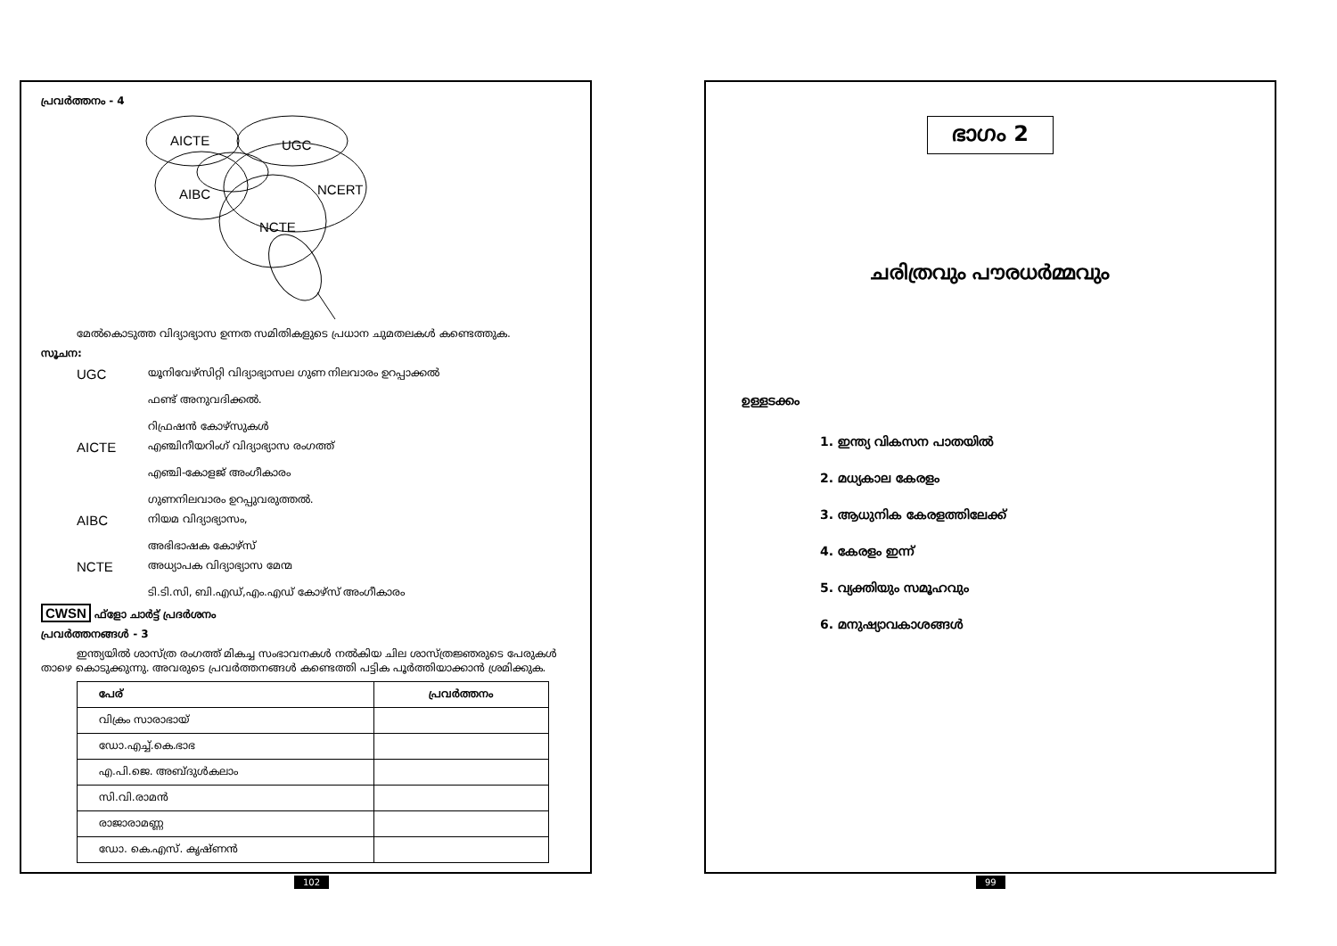പ്രവർത്തനം - 4
AICTE
UGC
AIBC
NCERT
NCTE
മേൽകൊടുത്ത വിദ്യാഭ്യാസ ഉന്നത സമിതികളുടെ പ്രധാന ചുമതലകൾ കണ്ടെത്തുക.
സൂചന:
UGC യൂനിവേഴ്സിറ്റി വിദ്യാഭ്യാസല ഗുണ നിലവാരം ഉറപ്പാക്കൽ
ഫണ്ട് അനുവദിക്കൽ.
റിഫ്രഷൻ കോഴ്സുകൾ
AICTE എഞ്ചിനീയറിംഗ് വിദ്യാഭ്യാസ രംഗത്ത്
എഞ്ചി-കോളജ് അംഗീകാരം
ഗുണനിലവാരം ഉറപ്പുവരുത്തൽ.
AIBC നിയമ വിദ്യാഭ്യാസം,
അഭിഭാഷക കോഴ്സ്
NCTE അധ്യാപക വിദ്യാഭ്യാസ മേന്മ
ടി.ടി.സി, ബി.എഡ്,എം.എഡ് കോഴ്സ് അംഗീകാരം
CWSN ഫ്ളോ ചാർട്ട് പ്രദർശനം
പ്രവർത്തനങ്ങൾ - 3
ഇന്ത്യയിൽ ശാസ്ത്ര രംഗത്ത് മികച്ച സംഭാവനകൾ നൽകിയ ചില ശാസ്ത്രജ്ഞരുടെ പേരുകൾ താഴെ കൊടുക്കുന്നു. അവരുടെ പ്രവർത്തനങ്ങൾ കണ്ടെത്തി പട്ടിക പൂർത്തിയാക്കാൻ ശ്രമിക്കുക.
| പേര് | പ്രവർത്തനം |
| --- | --- |
| വിക്രം സാരാഭായ് | |
| ഡോ.എച്ച്.കെ.ഭാഭ | |
| എ.പി.ജെ. അബ്ദുൾകലാം | |
| സി.വി.രാമൻ | |
| രാജാരാമണ്ണ | |
| ഡോ. കെ.എസ്. കൃഷ്ണൻ | |
102
ഭാഗം 2
ചരിത്രവും പൗരധർമ്മവും
ഉള്ളടക്കം
1. ഇന്ത്യ വികസന പാതയിൽ
2. മധ്യകാല കേരളം
3. ആധുനിക കേരളത്തിലേക്ക്
4. കേരളം ഇന്ന്
5. വ്യക്തിയും സമൂഹവും
6. മനുഷ്യാവകാശങ്ങൾ
99